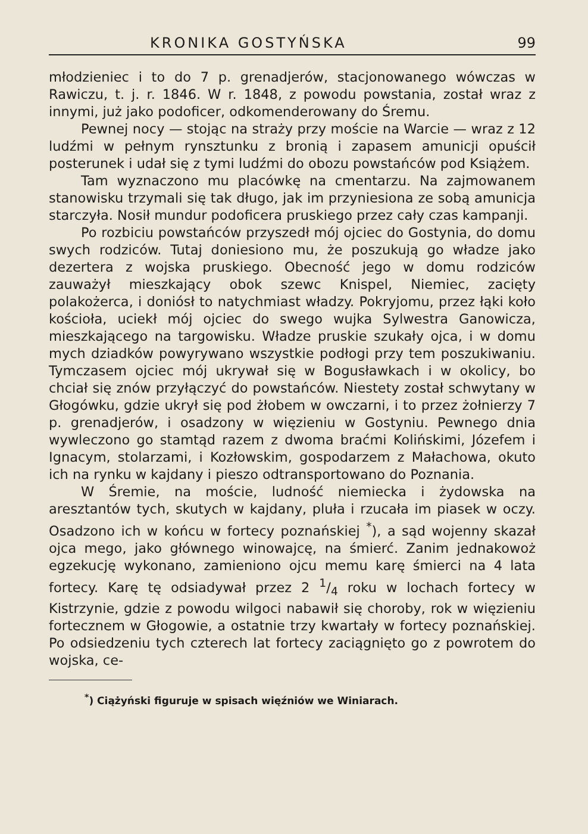KRONIKA GOSTYŃSKA 99
młodzieniec i to do 7 p. grenadjerów, stacjonowanego wówczas w Rawiczu, t. j. r. 1846. W r. 1848, z powodu powstania, został wraz z innymi, już jako podoficer, odkomenderowany do Śremu.
Pewnej nocy — stojąc na straży przy moście na Warcie — wraz z 12 ludźmi w pełnym rynsztunku z bronią i zapasem amunicji opuścił posterunek i udał się z tymi ludźmi do obozu powstańców pod Książem.
Tam wyznaczono mu placówkę na cmentarzu. Na zajmowanem stanowisku trzymali się tak długo, jak im przyniesiona ze sobą amunicja starczyła. Nosił mundur podoficera pruskiego przez cały czas kampanji.
Po rozbiciu powstańców przyszedł mój ojciec do Gostynia, do domu swych rodziców. Tutaj doniesiono mu, że poszukują go władze jako dezertera z wojska pruskiego. Obecność jego w domu rodziców zauważył mieszkający obok szewc Knispel, Niemiec, zacięty polakożerca, i doniósł to natychmiast władzy. Pokryjomu, przez łąki koło kościoła, uciekł mój ojciec do swego wujka Sylwestra Ganowicza, mieszkającego na targowisku. Władze pruskie szukały ojca, i w domu mych dziadków powyrywano wszystkie podłogi przy tem poszukiwaniu. Tymczasem ojciec mój ukrywał się w Bogusławkach i w okolicy, bo chciał się znów przyłączyć do powstańców. Niestety został schwytany w Głogówku, gdzie ukrył się pod żłobem w owczarni, i to przez żołnierzy 7 p. grenadjerów, i osadzony w więzieniu w Gostyniu. Pewnego dnia wywleczono go stamtąd razem z dwoma braćmi Kolińskimi, Józefem i Ignacym, stolarzami, i Kozłowskim, gospodarzem z Małachowa, okuto ich na rynku w kajdany i pieszo odtransportowano do Poznania.
W Śremie, na moście, ludność niemiecka i żydowska na aresztantów tych, skutych w kajdany, pluła i rzucała im piasek w oczy. Osadzono ich w końcu w fortecy poznańskiej <sup>*</sup>), a sąd wojenny skazał ojca mego, jako głównego winowajcę, na śmierć. Zanim jednakowoż egzekucję wykonano, zamieniono ojcu memu karę śmierci na 4 lata fortecy. Karę tę odsiadywał przez 2 1/4 roku w lochach fortecy w Kistrzynie, gdzie z powodu wilgoci nabawił się choroby, rok w więzieniu fortecznem w Głogowie, a ostatnie trzy kwartały w fortecy poznańskiej. Po odsiedzeniu tych czterech lat fortecy zaciągnięto go z powrotem do wojska, ce-
<sup>*</sup>) Ciążyński figuruje w spisach więźniów we Winiarach.